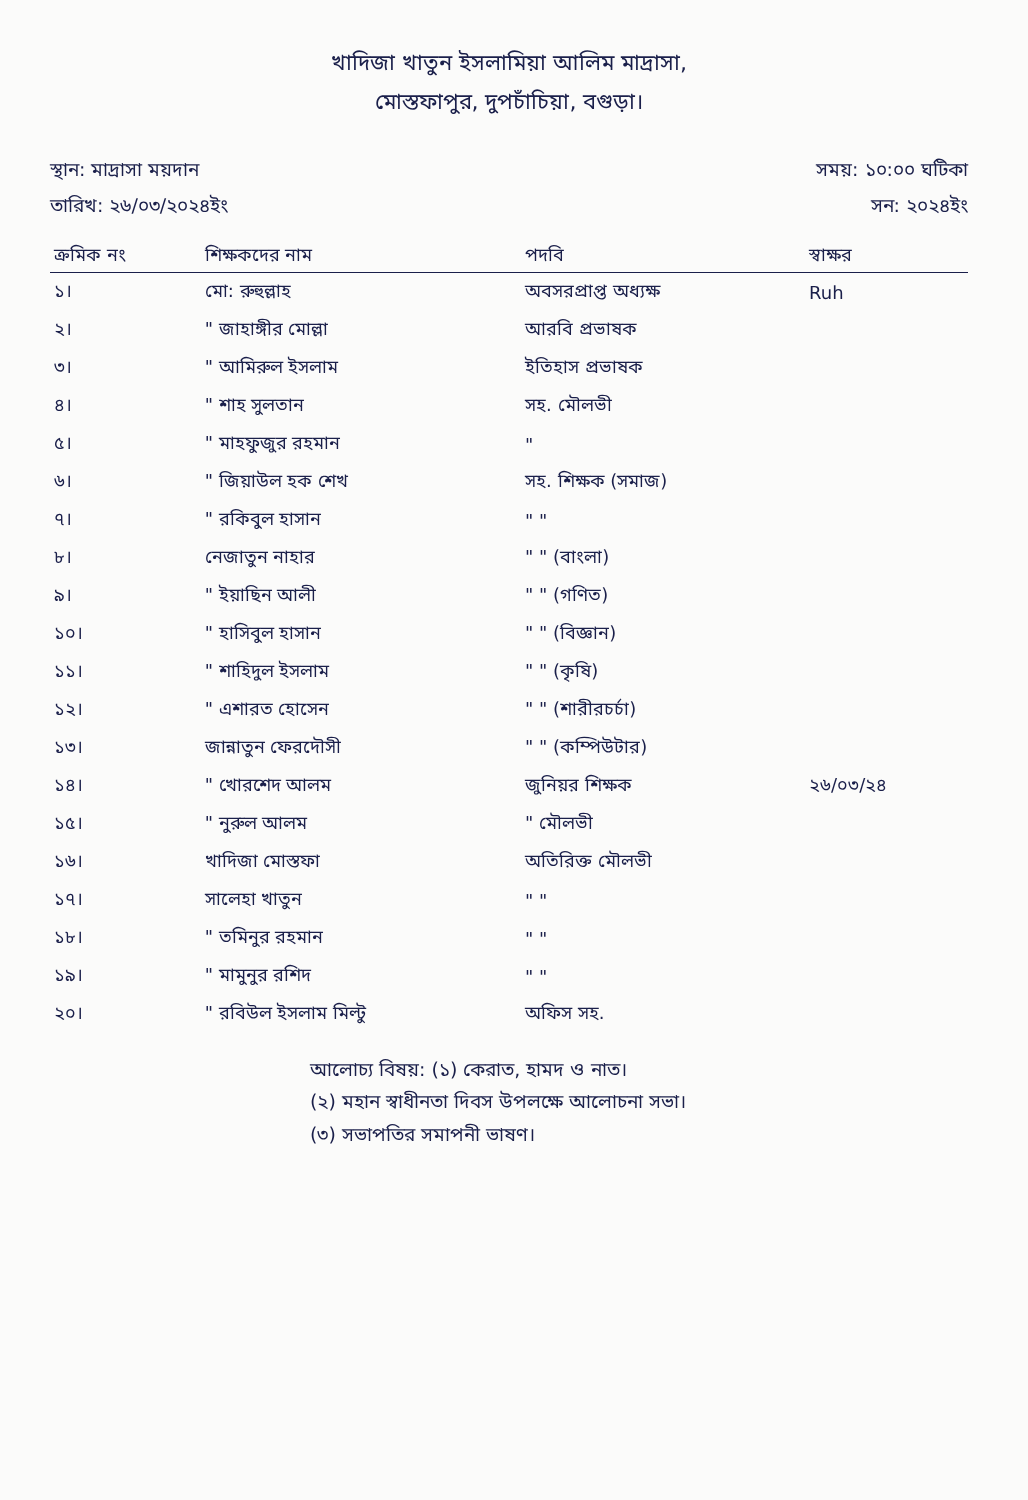খাদিজা খাতুন ইসলামিয়া আলিম মাদ্রাসা,
মোস্তফাপুর, দুপচাঁচিয়া, বগুড়া।
স্থান: মাদ্রাসা ময়দান সময়: ১০:০০ ঘটিকা
তারিখ: ২৬/০৩/২০২৪ইং সন: ২০২৪ইং
| ক্রমিক নং | শিক্ষকদের নাম | পদবি | স্বাক্ষর |
| --- | --- | --- | --- |
| ১। | মো: রুহুল্লাহ | অবসরপ্রাপ্ত অধ্যক্ষ | Ruh |
| ২। | " জাহাঙ্গীর মোল্লা | আরবি প্রভাষক | |
| ৩। | " আমিরুল ইসলাম | ইতিহাস প্রভাষক | |
| ৪। | " শাহ সুলতান | সহ. মৌলভী | |
| ৫। | " মাহফুজুর রহমান | " | |
| ৬। | " জিয়াউল হক শেখ | সহ. শিক্ষক (সমাজ) | |
| ৭। | " রকিবুল হাসান | " " | |
| ৮। | নেজাতুন নাহার | " " (বাংলা) | |
| ৯। | " ইয়াছিন আলী | " " (গণিত) | |
| ১০। | " হাসিবুল হাসান | " " (বিজ্ঞান) | |
| ১১। | " শাহিদুল ইসলাম | " " (কৃষি) | |
| ১২। | " এশারত হোসেন | " " (শারীরচর্চা) | |
| ১৩। | জান্নাতুন ফেরদৌসী | " " (কম্পিউটার) | |
| ১৪। | " খোরশেদ আলম | জুনিয়র শিক্ষক | ২৬/০৩/২৪ |
| ১৫। | " নুরুল আলম | " মৌলভী | |
| ১৬। | খাদিজা মোস্তফা | অতিরিক্ত মৌলভী | |
| ১৭। | সালেহা খাতুন | " " | |
| ১৮। | " তমিনুর রহমান | " " | |
| ১৯। | " মামুনুর রশিদ | " " | |
| ২০। | " রবিউল ইসলাম মিল্টু | অফিস সহ. | |
আলোচ্য বিষয়: (১) কেরাত, হামদ ও নাত।
(২) মহান স্বাধীনতা দিবস উপলক্ষে আলোচনা সভা।
(৩) সভাপতির সমাপনী ভাষণ।